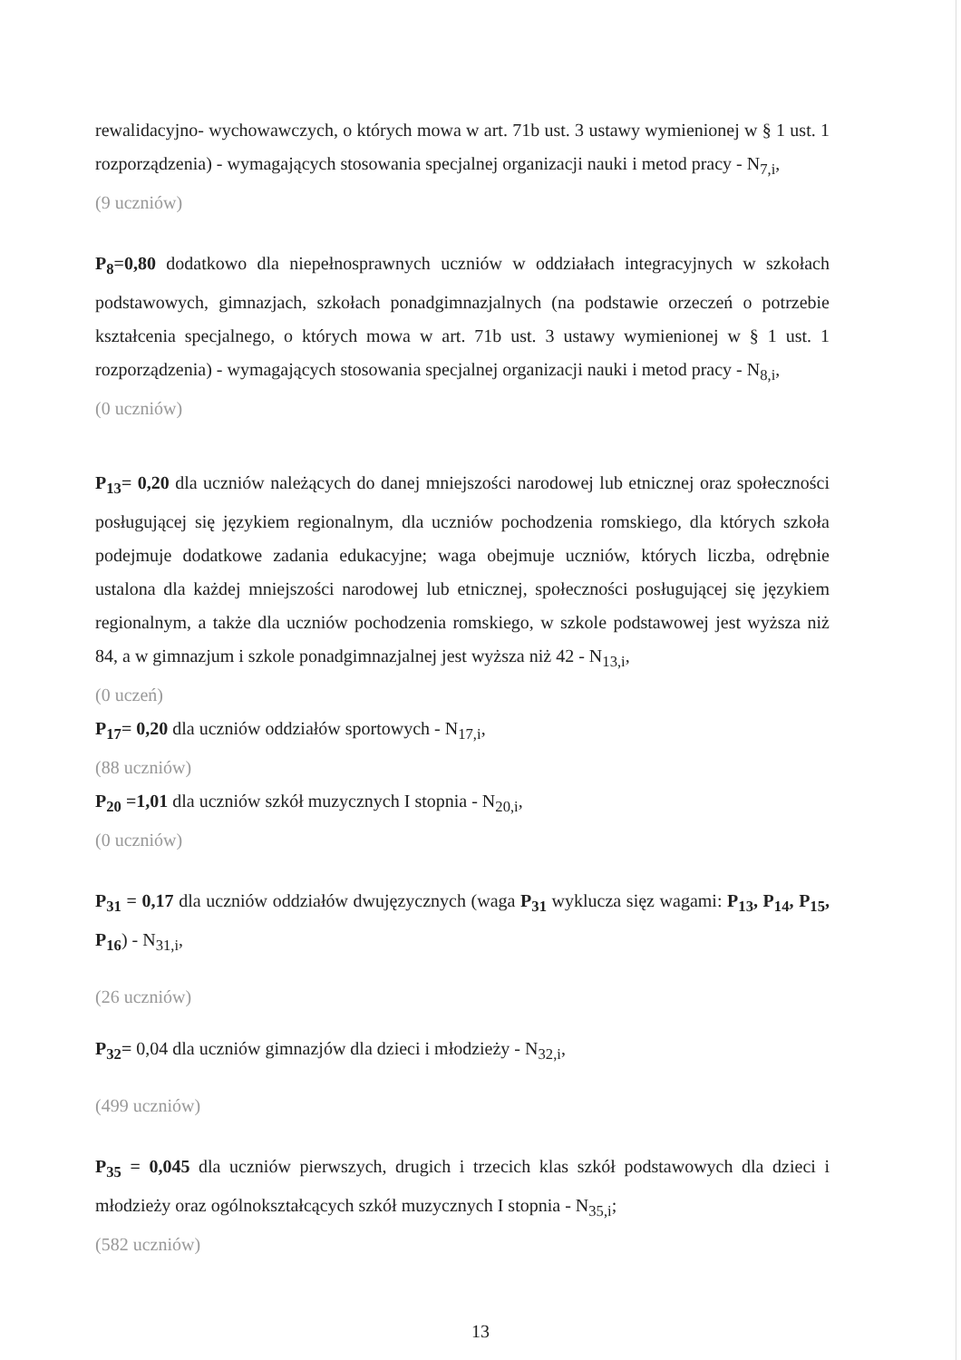rewalidacyjno- wychowawczych, o których mowa w art. 71b ust. 3 ustawy wymienionej w § 1 ust. 1 rozporządzenia) - wymagających stosowania specjalnej organizacji nauki i metod pracy - N<sub>7,i</sub>,
(9 uczniów)
P<sub>8</sub>=0,80 dodatkowo dla niepełnosprawnych uczniów w oddziałach integracyjnych w szkołach podstawowych, gimnazjach, szkołach ponadgimnazjalnych (na podstawie orzeczeń o potrzebie kształcenia specjalnego, o których mowa w art. 71b ust. 3 ustawy wymienionej w § 1 ust. 1 rozporządzenia) - wymagających stosowania specjalnej organizacji nauki i metod pracy - N<sub>8,i</sub>,
(0 uczniów)
P<sub>13</sub>= 0,20 dla uczniów należących do danej mniejszości narodowej lub etnicznej oraz społeczności posługującej się językiem regionalnym, dla uczniów pochodzenia romskiego, dla których szkoła podejmuje dodatkowe zadania edukacyjne; waga obejmuje uczniów, których liczba, odrębnie ustalona dla każdej mniejszości narodowej lub etnicznej, społeczności posługującej się językiem regionalnym, a także dla uczniów pochodzenia romskiego, w szkole podstawowej jest wyższa niż 84, a w gimnazjum i szkole ponadgimnazjalnej jest wyższa niż 42 - N<sub>13,i</sub>,
(0 uczeń)
P<sub>17</sub>= 0,20 dla uczniów oddziałów sportowych - N<sub>17,i</sub>,
(88 uczniów)
P<sub>20</sub> =1,01 dla uczniów szkół muzycznych I stopnia - N<sub>20,i</sub>,
(0 uczniów)
P<sub>31</sub> = 0,17 dla uczniów oddziałów dwujęzycznych (waga P<sub>31</sub> wyklucza sięz wagami: P<sub>13</sub>, P<sub>14</sub>, P<sub>15</sub>, P<sub>16</sub>) - N<sub>31,i</sub>,
(26 uczniów)
P<sub>32</sub>= 0,04 dla uczniów gimnazjów dla dzieci i młodzieży - N<sub>32,i</sub>,
(499 uczniów)
P<sub>35</sub> = 0,045 dla uczniów pierwszych, drugich i trzecich klas szkół podstawowych dla dzieci i młodzieży oraz ogólnokształcących szkół muzycznych I stopnia - N<sub>35,i</sub>;
(582 uczniów)
13